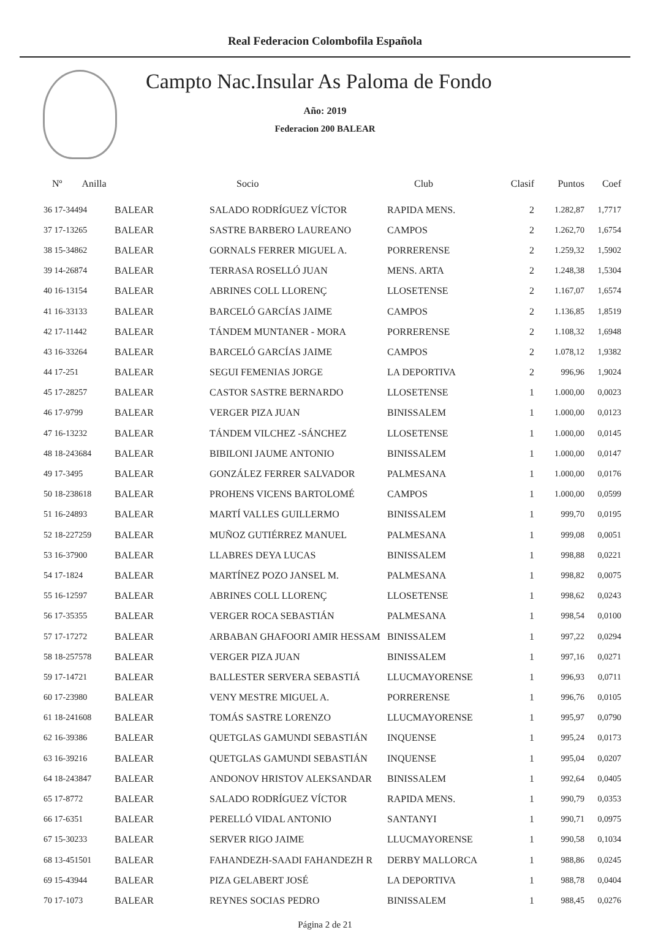Real Federacion Colombofila Española
Campto Nac.Insular As Paloma de Fondo
Año: 2019
Federacion 200 BALEAR
| Nº Anilla | | Socio | Club | Clasif | Puntos | Coef |
| --- | --- | --- | --- | --- | --- | --- |
| 36 17-34494 | BALEAR | SALADO RODRÍGUEZ VÍCTOR | RAPIDA MENS. | 2 | 1.282,87 | 1,7717 |
| 37 17-13265 | BALEAR | SASTRE BARBERO LAUREANO | CAMPOS | 2 | 1.262,70 | 1,6754 |
| 38 15-34862 | BALEAR | GORNALS FERRER MIGUEL A. | PORRERENSE | 2 | 1.259,32 | 1,5902 |
| 39 14-26874 | BALEAR | TERRASA ROSELLÓ JUAN | MENS. ARTA | 2 | 1.248,38 | 1,5304 |
| 40 16-13154 | BALEAR | ABRINES COLL LLORENÇ | LLOSETENSE | 2 | 1.167,07 | 1,6574 |
| 41 16-33133 | BALEAR | BARCELÓ GARCÍAS JAIME | CAMPOS | 2 | 1.136,85 | 1,8519 |
| 42 17-11442 | BALEAR | TÁNDEM MUNTANER - MORA | PORRERENSE | 2 | 1.108,32 | 1,6948 |
| 43 16-33264 | BALEAR | BARCELÓ GARCÍAS JAIME | CAMPOS | 2 | 1.078,12 | 1,9382 |
| 44 17-251 | BALEAR | SEGUI FEMENIAS JORGE | LA DEPORTIVA | 2 | 996,96 | 1,9024 |
| 45 17-28257 | BALEAR | CASTOR SASTRE BERNARDO | LLOSETENSE | 1 | 1.000,00 | 0,0023 |
| 46 17-9799 | BALEAR | VERGER PIZA JUAN | BINISSALEM | 1 | 1.000,00 | 0,0123 |
| 47 16-13232 | BALEAR | TÁNDEM VILCHEZ -SÁNCHEZ | LLOSETENSE | 1 | 1.000,00 | 0,0145 |
| 48 18-243684 | BALEAR | BIBILONI JAUME ANTONIO | BINISSALEM | 1 | 1.000,00 | 0,0147 |
| 49 17-3495 | BALEAR | GONZÁLEZ FERRER SALVADOR | PALMESANA | 1 | 1.000,00 | 0,0176 |
| 50 18-238618 | BALEAR | PROHENS VICENS BARTOLOMÉ | CAMPOS | 1 | 1.000,00 | 0,0599 |
| 51 16-24893 | BALEAR | MARTÍ VALLES GUILLERMO | BINISSALEM | 1 | 999,70 | 0,0195 |
| 52 18-227259 | BALEAR | MUÑOZ GUTIÉRREZ MANUEL | PALMESANA | 1 | 999,08 | 0,0051 |
| 53 16-37900 | BALEAR | LLABRES DEYA LUCAS | BINISSALEM | 1 | 998,88 | 0,0221 |
| 54 17-1824 | BALEAR | MARTÍNEZ POZO JANSEL M. | PALMESANA | 1 | 998,82 | 0,0075 |
| 55 16-12597 | BALEAR | ABRINES COLL LLORENÇ | LLOSETENSE | 1 | 998,62 | 0,0243 |
| 56 17-35355 | BALEAR | VERGER ROCA SEBASTIÁN | PALMESANA | 1 | 998,54 | 0,0100 |
| 57 17-17272 | BALEAR | ARBABAN GHAFOORI AMIR HESSAM | BINISSALEM | 1 | 997,22 | 0,0294 |
| 58 18-257578 | BALEAR | VERGER PIZA JUAN | BINISSALEM | 1 | 997,16 | 0,0271 |
| 59 17-14721 | BALEAR | BALLESTER SERVERA SEBASTIÁ | LLUCMAYORENSE | 1 | 996,93 | 0,0711 |
| 60 17-23980 | BALEAR | VENY MESTRE MIGUEL A. | PORRERENSE | 1 | 996,76 | 0,0105 |
| 61 18-241608 | BALEAR | TOMÁS SASTRE LORENZO | LLUCMAYORENSE | 1 | 995,97 | 0,0790 |
| 62 16-39386 | BALEAR | QUETGLAS GAMUNDI SEBASTIÁN | INQUENSE | 1 | 995,24 | 0,0173 |
| 63 16-39216 | BALEAR | QUETGLAS GAMUNDI SEBASTIÁN | INQUENSE | 1 | 995,04 | 0,0207 |
| 64 18-243847 | BALEAR | ANDONOV HRISTOV ALEKSANDAR | BINISSALEM | 1 | 992,64 | 0,0405 |
| 65 17-8772 | BALEAR | SALADO RODRÍGUEZ VÍCTOR | RAPIDA MENS. | 1 | 990,79 | 0,0353 |
| 66 17-6351 | BALEAR | PERELLÓ VIDAL ANTONIO | SANTANYI | 1 | 990,71 | 0,0975 |
| 67 15-30233 | BALEAR | SERVER RIGO JAIME | LLUCMAYORENSE | 1 | 990,58 | 0,1034 |
| 68 13-451501 | BALEAR | FAHANDEZH-SAADI FAHANDEZH R | DERBY MALLORCA | 1 | 988,86 | 0,0245 |
| 69 15-43944 | BALEAR | PIZA GELABERT JOSÉ | LA DEPORTIVA | 1 | 988,78 | 0,0404 |
| 70 17-1073 | BALEAR | REYNES SOCIAS PEDRO | BINISSALEM | 1 | 988,45 | 0,0276 |
Página 2 de 21